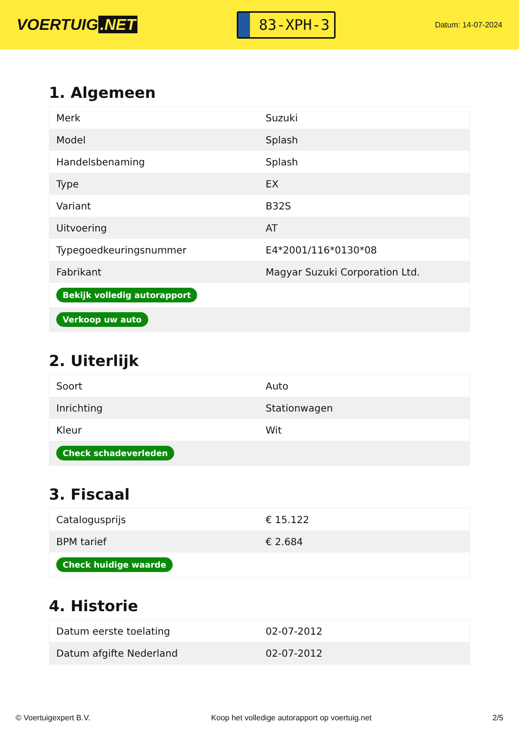VOERTUIG.NET
83-XPH-3
Datum: 14-07-2024
1. Algemeen
| Merk | Suzuki |
| Model | Splash |
| Handelsbenaming | Splash |
| Type | EX |
| Variant | B32S |
| Uitvoering | AT |
| Typegoedkeuringsnummer | E4*2001/116*0130*08 |
| Fabrikant | Magyar Suzuki Corporation Ltd. |
| Bekijk volledig autorapport | |
| Verkoop uw auto | |
2. Uiterlijk
| Soort | Auto |
| Inrichting | Stationwagen |
| Kleur | Wit |
| Check schadeverleden | |
3. Fiscaal
| Catalogusprijs | € 15.122 |
| BPM tarief | € 2.684 |
| Check huidige waarde | |
4. Historie
| Datum eerste toelating | 02-07-2012 |
| Datum afgifte Nederland | 02-07-2012 |
© Voertuigexpert B.V. Koop het volledige autorapport op voertuig.net 2/5